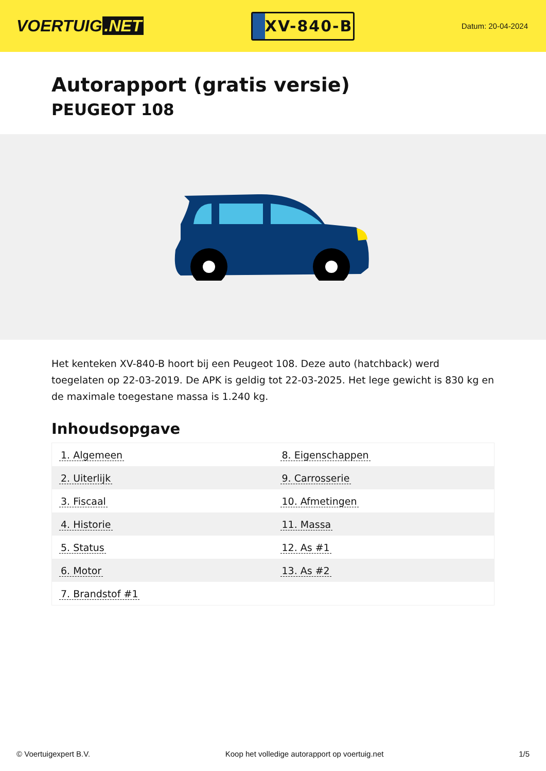VOERTUIG.NET
XV-840-B
Datum: 20-04-2024
Autorapport (gratis versie)
PEUGEOT 108
Het kenteken XV-840-B hoort bij een Peugeot 108. Deze auto (hatchback) werd toegelaten op 22-03-2019. De APK is geldig tot 22-03-2025. Het lege gewicht is 830 kg en de maximale toegestane massa is 1.240 kg.
Inhoudsopgave
| 1. Algemeen | 8. Eigenschappen |
| 2. Uiterlijk | 9. Carrosserie |
| 3. Fiscaal | 10. Afmetingen |
| 4. Historie | 11. Massa |
| 5. Status | 12. As #1 |
| 6. Motor | 13. As #2 |
| 7. Brandstof #1 | |
© Voertuigexpert B.V. Koop het volledige autorapport op voertuig.net 1/5